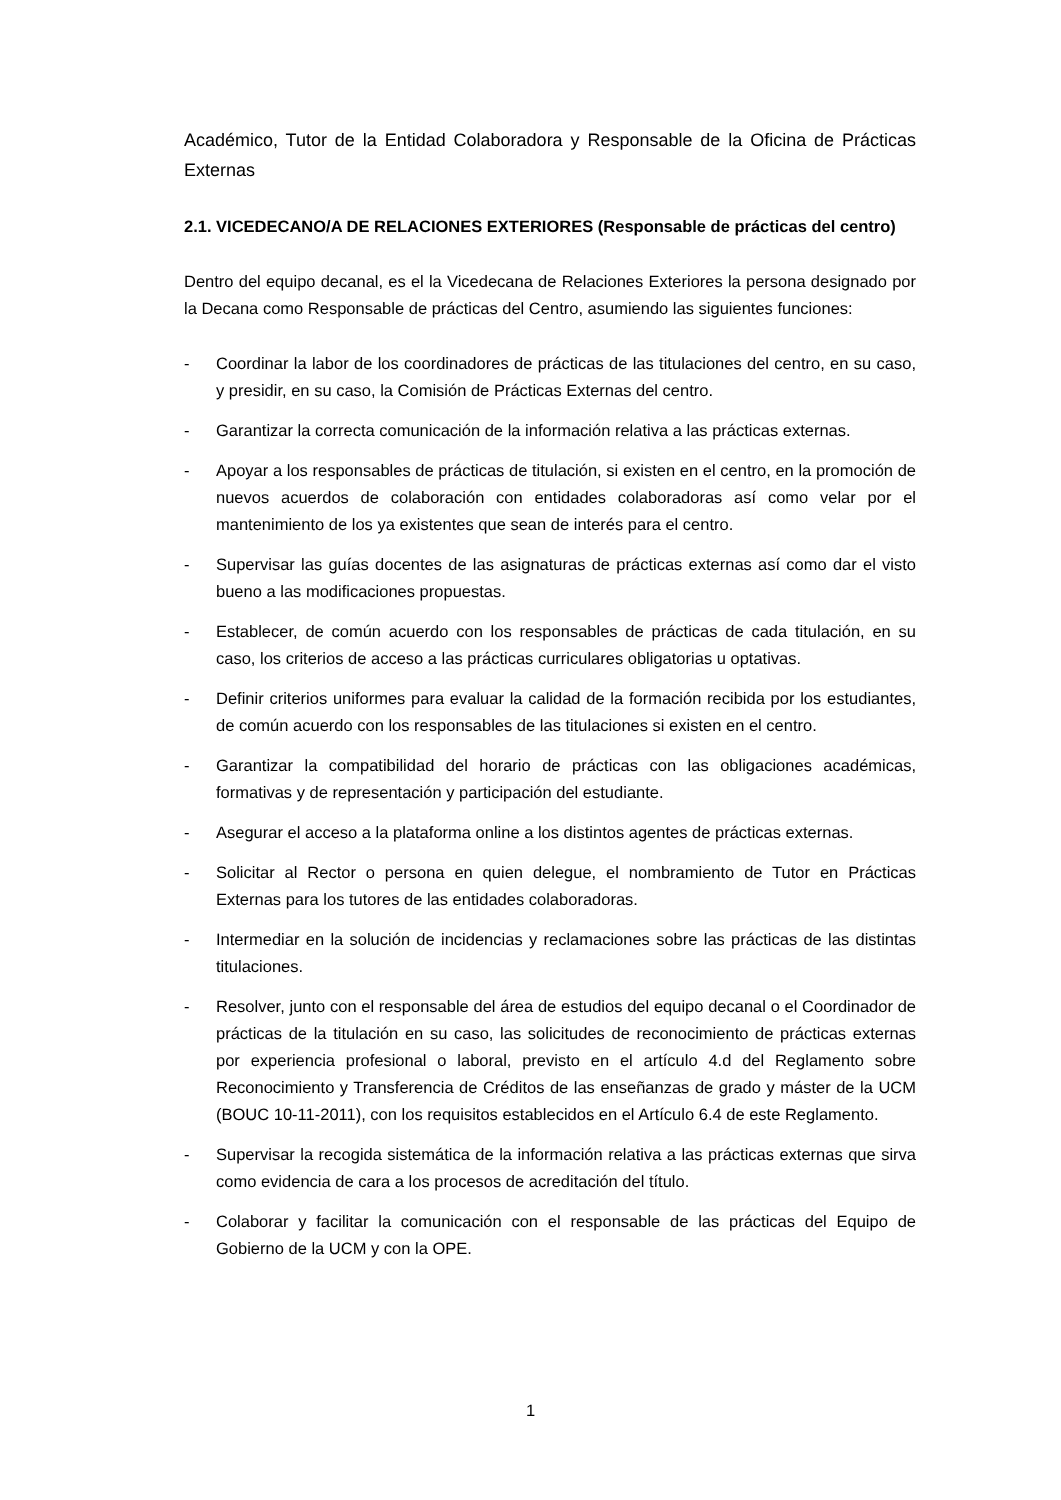Académico, Tutor de la Entidad Colaboradora y Responsable de la Oficina de Prácticas Externas
2.1. VICEDECANO/A DE RELACIONES EXTERIORES (Responsable de prácticas del centro)
Dentro del equipo decanal, es el la Vicedecana de Relaciones Exteriores la persona designado por la Decana como Responsable de prácticas del Centro, asumiendo las siguientes funciones:
- Coordinar la labor de los coordinadores de prácticas de las titulaciones del centro, en su caso, y presidir, en su caso, la Comisión de Prácticas Externas del centro.
- Garantizar la correcta comunicación de la información relativa a las prácticas externas.
- Apoyar a los responsables de prácticas de titulación, si existen en el centro, en la promoción de nuevos acuerdos de colaboración con entidades colaboradoras así como velar por el mantenimiento de los ya existentes que sean de interés para el centro.
- Supervisar las guías docentes de las asignaturas de prácticas externas así como dar el visto bueno a las modificaciones propuestas.
- Establecer, de común acuerdo con los responsables de prácticas de cada titulación, en su caso, los criterios de acceso a las prácticas curriculares obligatorias u optativas.
- Definir criterios uniformes para evaluar la calidad de la formación recibida por los estudiantes, de común acuerdo con los responsables de las titulaciones si existen en el centro.
- Garantizar la compatibilidad del horario de prácticas con las obligaciones académicas, formativas y de representación y participación del estudiante.
- Asegurar el acceso a la plataforma online a los distintos agentes de prácticas externas.
- Solicitar al Rector o persona en quien delegue, el nombramiento de Tutor en Prácticas Externas para los tutores de las entidades colaboradoras.
- Intermediar en la solución de incidencias y reclamaciones sobre las prácticas de las distintas titulaciones.
- Resolver, junto con el responsable del área de estudios del equipo decanal o el Coordinador de prácticas de la titulación en su caso, las solicitudes de reconocimiento de prácticas externas por experiencia profesional o laboral, previsto en el artículo 4.d del Reglamento sobre Reconocimiento y Transferencia de Créditos de las enseñanzas de grado y máster de la UCM (BOUC 10-11-2011), con los requisitos establecidos en el Artículo 6.4 de este Reglamento.
- Supervisar la recogida sistemática de la información relativa a las prácticas externas que sirva como evidencia de cara a los procesos de acreditación del título.
- Colaborar y facilitar la comunicación con el responsable de las prácticas del Equipo de Gobierno de la UCM y con la OPE.
1